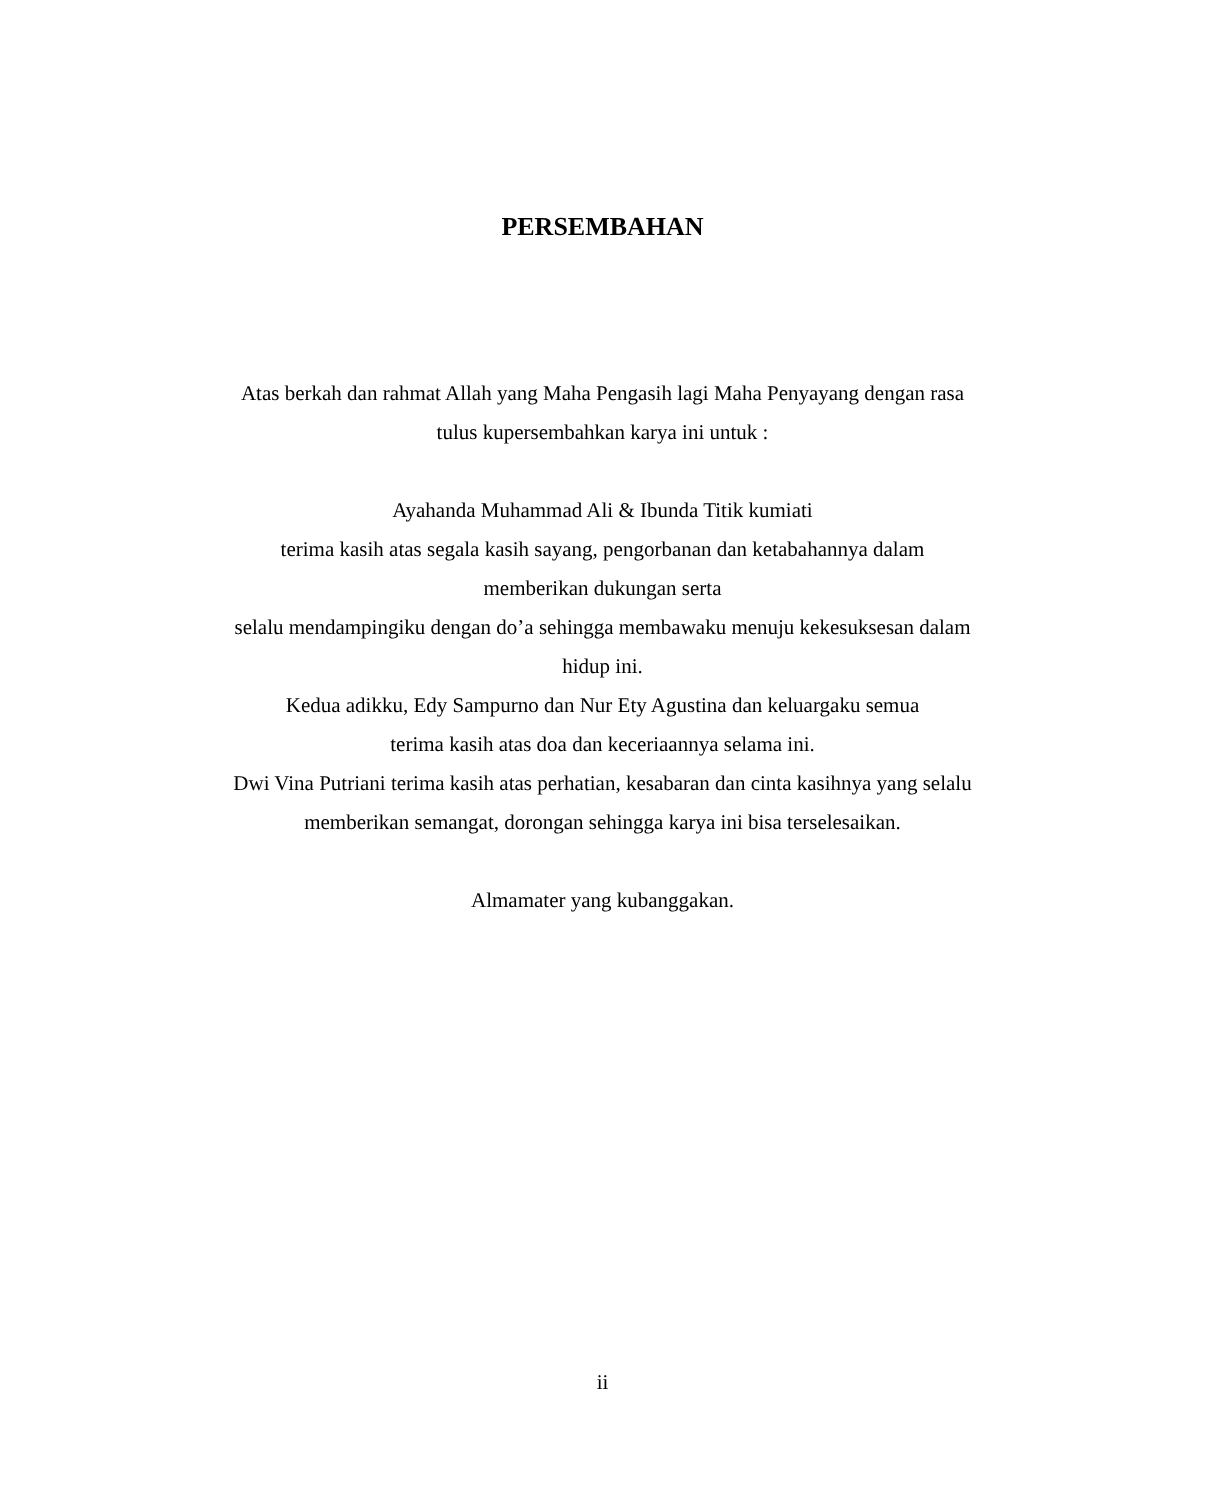PERSEMBAHAN
Atas berkah dan rahmat Allah yang Maha Pengasih lagi Maha Penyayang dengan rasa tulus kupersembahkan karya ini untuk :
Ayahanda Muhammad Ali & Ibunda Titik kumiati
terima kasih atas segala kasih sayang, pengorbanan dan ketabahannya dalam memberikan dukungan serta
selalu mendampingiku dengan do’a sehingga membawaku menuju kekesuksesan dalam hidup ini.
Kedua adikku, Edy Sampurno dan Nur Ety Agustina dan keluargaku semua
terima kasih atas doa dan keceriaannya selama ini.
Dwi Vina Putriani terima kasih atas perhatian, kesabaran dan cinta kasihnya yang selalu memberikan semangat, dorongan sehingga karya ini bisa terselesaikan.
Almamater yang kubanggakan.
ii